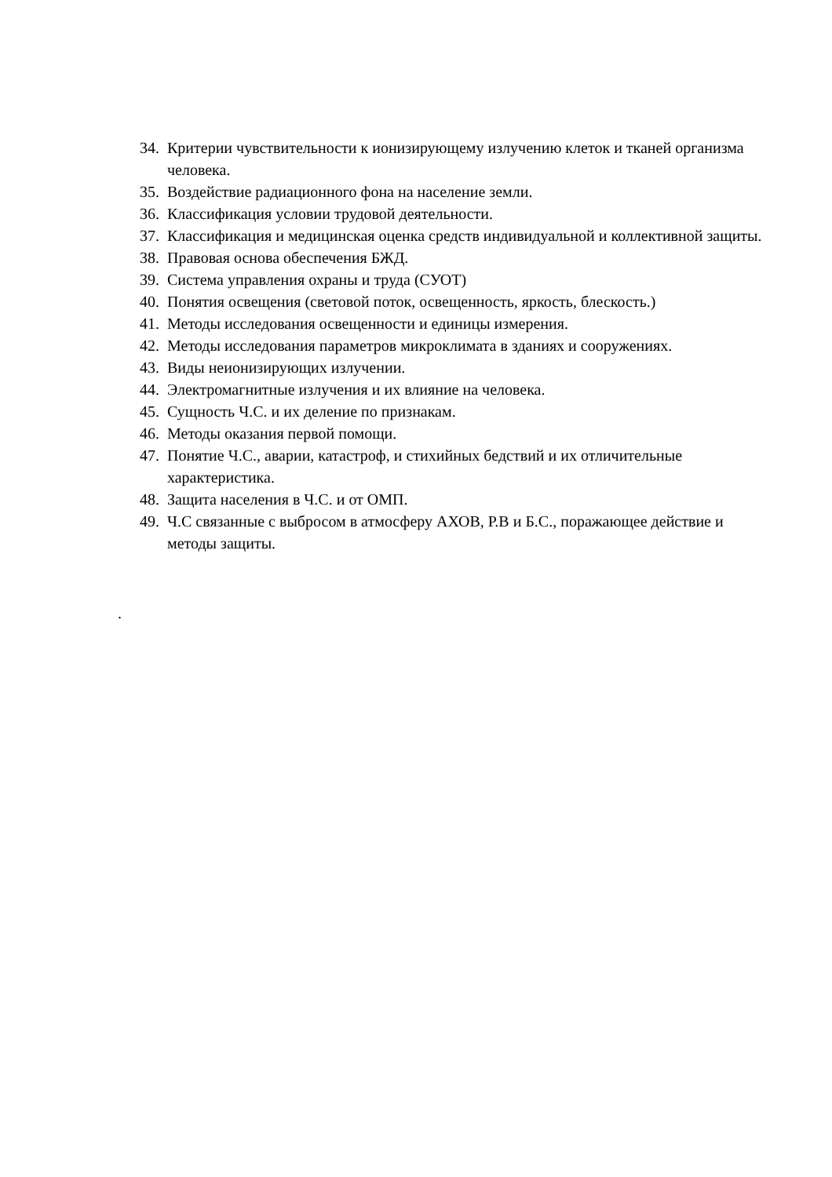34. Критерии чувствительности к ионизирующему излучению клеток и тканей организма человека.
35. Воздействие радиационного фона на население земли.
36. Классификация условии трудовой деятельности.
37. Классификация и медицинская оценка средств индивидуальной и коллективной защиты.
38. Правовая основа обеспечения БЖД.
39. Система управления охраны и труда (СУОТ)
40. Понятия освещения (световой поток, освещенность, яркость, блескость.)
41. Методы исследования освещенности и единицы измерения.
42. Методы исследования параметров микроклимата в зданиях и сооружениях.
43. Виды неионизирующих излучении.
44. Электромагнитные излучения и их влияние на человека.
45. Сущность Ч.С. и их деление по признакам.
46. Методы оказания первой помощи.
47. Понятие Ч.С., аварии, катастроф, и стихийных бедствий и их отличительные характеристика.
48. Защита населения в Ч.С. и от ОМП.
49. Ч.С связанные с выбросом в атмосферу АХОВ, Р.В и Б.С., поражающее действие и методы защиты.
.